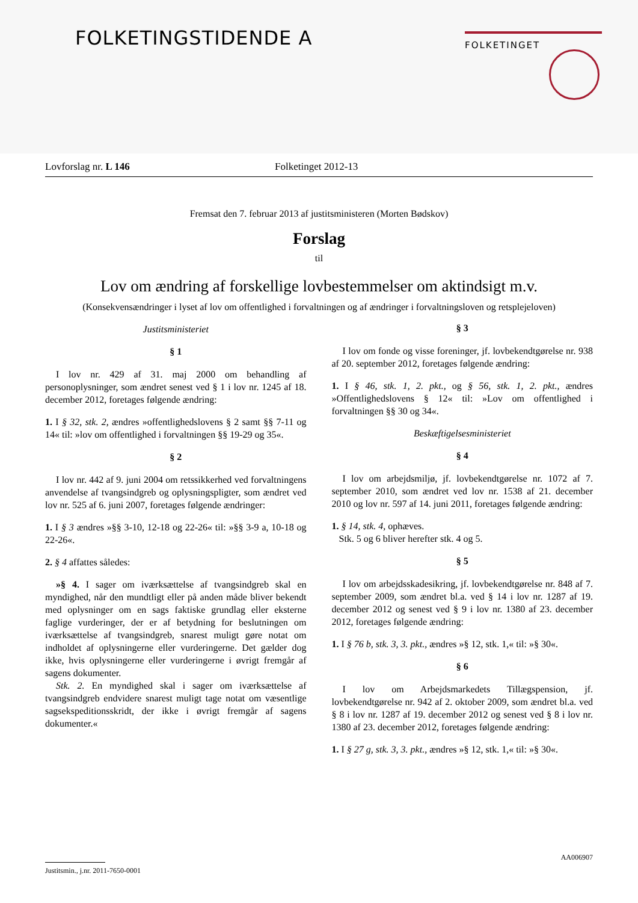FOLKETINGSTIDENDE A FOLKETINGET
Lovforslag nr. L 146 Folketinget 2012-13
Fremsat den 7. februar 2013 af justitsministeren (Morten Bødskov)
Forslag
til
Lov om ændring af forskellige lovbestemmelser om aktindsigt m.v.
(Konsekvensændringer i lyset af lov om offentlighed i forvaltningen og af ændringer i forvaltningsloven og retsplejeloven)
Justitsministeriet
§ 1
I lov nr. 429 af 31. maj 2000 om behandling af personoplysninger, som ændret senest ved § 1 i lov nr. 1245 af 18. december 2012, foretages følgende ændring:
1. I § 32, stk. 2, ændres »offentlighedslovens § 2 samt §§ 7-11 og 14« til: »lov om offentlighed i forvaltningen §§ 19-29 og 35«.
§ 2
I lov nr. 442 af 9. juni 2004 om retssikkerhed ved forvaltningens anvendelse af tvangsindgreb og oplysningspligter, som ændret ved lov nr. 525 af 6. juni 2007, foretages følgende ændringer:
1. I § 3 ændres »§§ 3-10, 12-18 og 22-26« til: »§§ 3-9 a, 10-18 og 22-26«.
2. § 4 affattes således:
»§ 4. I sager om iværksættelse af tvangsindgreb skal en myndighed, når den mundtligt eller på anden måde bliver bekendt med oplysninger om en sags faktiske grundlag eller eksterne faglige vurderinger, der er af betydning for beslutningen om iværksættelse af tvangsindgreb, snarest muligt gøre notat om indholdet af oplysningerne eller vurderingerne. Det gælder dog ikke, hvis oplysningerne eller vurderingerne i øvrigt fremgår af sagens dokumenter.
Stk. 2. En myndighed skal i sager om iværksættelse af tvangsindgreb endvidere snarest muligt tage notat om væsentlige sagsekspeditionsskridt, der ikke i øvrigt fremgår af sagens dokumenter.«
§ 3
I lov om fonde og visse foreninger, jf. lovbekendtgørelse nr. 938 af 20. september 2012, foretages følgende ændring:
1. I § 46, stk. 1, 2. pkt., og § 56, stk. 1, 2. pkt., ændres »Offentlighedslovens § 12« til: »Lov om offentlighed i forvaltningen §§ 30 og 34«.
Beskæftigelsesministeriet
§ 4
I lov om arbejdsmiljø, jf. lovbekendtgørelse nr. 1072 af 7. september 2010, som ændret ved lov nr. 1538 af 21. december 2010 og lov nr. 597 af 14. juni 2011, foretages følgende ændring:
1. § 14, stk. 4, ophæves.
Stk. 5 og 6 bliver herefter stk. 4 og 5.
§ 5
I lov om arbejdsskadesikring, jf. lovbekendtgørelse nr. 848 af 7. september 2009, som ændret bl.a. ved § 14 i lov nr. 1287 af 19. december 2012 og senest ved § 9 i lov nr. 1380 af 23. december 2012, foretages følgende ændring:
1. I § 76 b, stk. 3, 3. pkt., ændres »§ 12, stk. 1,« til: »§ 30«.
§ 6
I lov om Arbejdsmarkedets Tillægspension, jf. lovbekendtgørelse nr. 942 af 2. oktober 2009, som ændret bl.a. ved § 8 i lov nr. 1287 af 19. december 2012 og senest ved § 8 i lov nr. 1380 af 23. december 2012, foretages følgende ændring:
1. I § 27 g, stk. 3, 3. pkt., ændres »§ 12, stk. 1,« til: »§ 30«.
AA006907
Justitsmin., j.nr. 2011-7650-0001